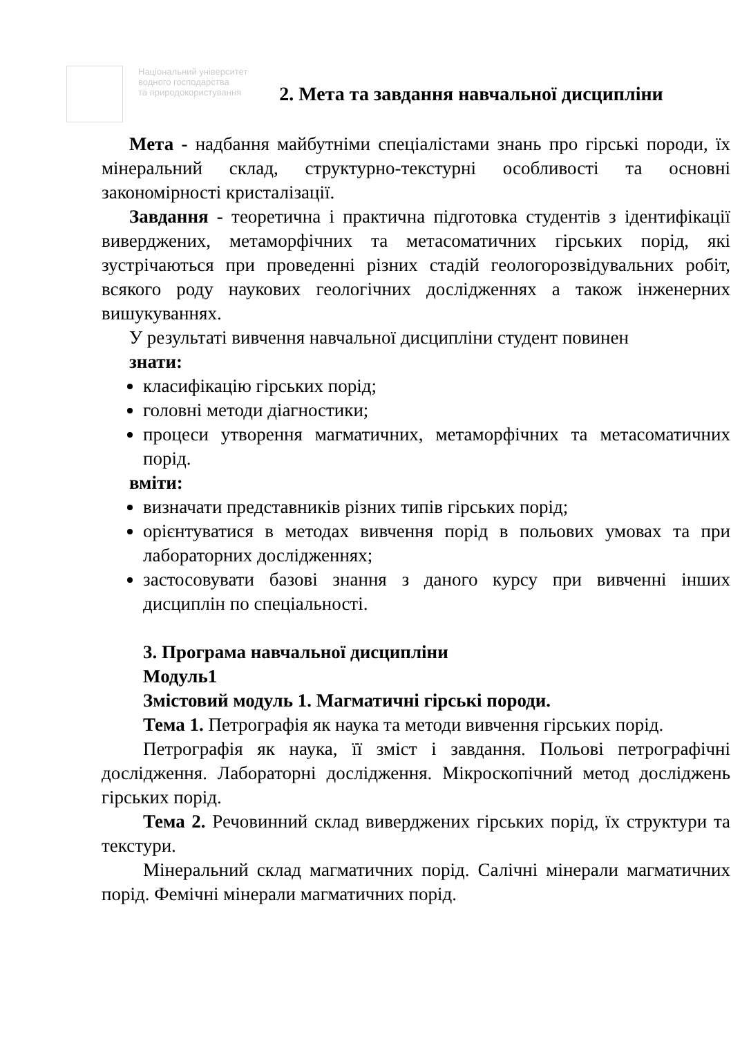Національний університет
водного господарства
та природокористування
2. Мета та завдання навчальної дисципліни
Мета - надбання майбутніми спеціалістами знань про гірські породи, їх мінеральний склад, структурно-текстурні особливості та основні закономірності кристалізації.
Завдання - теоретична і практична підготовка студентів з ідентифікації виверджених, метаморфічних та метасоматичних гірських порід, які зустрічаються при проведенні різних стадій геологорозвідувальних робіт, всякого роду наукових геологічних дослідженнях а також інженерних вишукуваннях.
У результаті вивчення навчальної дисципліни студент повинен
знати:
класифікацію гірських порід;
головні методи діагностики;
процеси утворення магматичних, метаморфічних та метасоматичних порід.
вміти:
визначати представників різних типів гірських порід;
орієнтуватися в методах вивчення порід в польових умовах та при лабораторних дослідженнях;
застосовувати базові знання з даного курсу при вивченні інших дисциплін по спеціальності.
3. Програма навчальної дисципліни
Модуль1
Змістовий модуль 1. Магматичні гірські породи.
Тема 1. Петрографія як наука та методи вивчення гірських порід.
Петрографія як наука, її зміст і завдання. Польові петрографічні дослідження. Лабораторні дослідження. Мікроскопічний метод досліджень гірських порід.
Тема 2. Речовинний склад виверджених гірських порід, їх структури та текстури.
Мінеральний склад магматичних порід. Салічні мінерали магматичних порід. Фемічні мінерали магматичних порід.